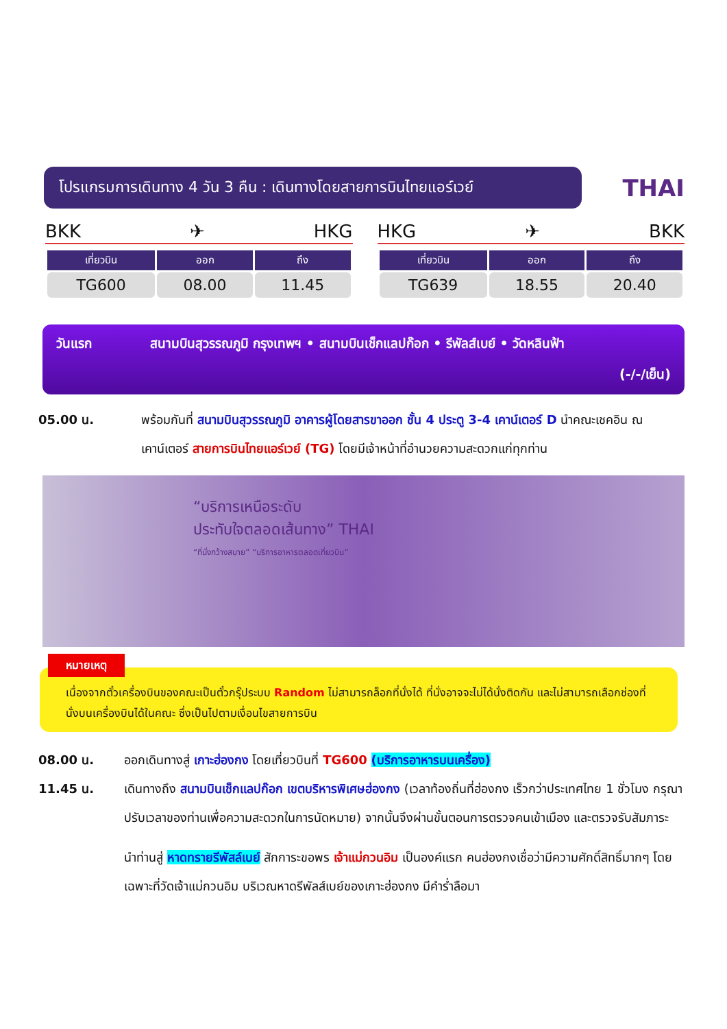โปรแกรมการเดินทาง 4 วัน 3 คืน : เดินทางโดยสายการบินไทยแอร์เวย์
THAI
BKK ✈ HKG
| เที่ยวบิน | ออก | ถึง |
| --- | --- | --- |
| TG600 | 08.00 | 11.45 |
HKG ✈ BKK
| เที่ยวบิน | ออก | ถึง |
| --- | --- | --- |
| TG639 | 18.55 | 20.40 |
วันแรก สนามบินสุวรรณภูมิ กรุงเทพฯ • สนามบินเช็กแลปก๊อก • รีพัลส์เบย์ • วัดหลินฟ้า
(-/-/เย็น)
05.00 น. พร้อมกันที่ สนามบินสุวรรณภูมิ อาคารผู้โดยสารขาออก ชั้น 4 ประตู 3-4 เคาน์เตอร์ D นำคณะเชคอิน ณ เคาน์เตอร์ สายการบินไทยแอร์เวย์ (TG) โดยมีเจ้าหน้าที่อำนวยความสะดวกแก่ทุกท่าน
“บริการเหนือระดับ
ประทับใจตลอดเส้นทาง” THAI
“ที่นั่งกว้างสบาย” “บริการอาหารตลอดเที่ยวบิน”
หมายเหตุ
เนื่องจากตั๋วเครื่องบินของคณะเป็นตั๋วกรุ๊ประบบ Random ไม่สามารถล็อกที่นั่งได้ ที่นั่งอาจจะไม่ได้นั่งติดกัน และไม่สามารถเลือกช่องที่นั่งบนเครื่องบินได้ในคณะ ซึ่งเป็นไปตามเงื่อนไขสายการบิน
08.00 น. ออกเดินทางสู่ เกาะฮ่องกง โดยเที่ยวบินที่ TG600 (บริการอาหารบนเครื่อง)
11.45 น. เดินทางถึง สนามบินเช็กแลปก๊อก เขตบริหารพิเศษฮ่องกง (เวลาท้องถิ่นที่ฮ่องกง เร็วกว่าประเทศไทย 1 ชั่วโมง กรุณาปรับเวลาของท่านเพื่อความสะดวกในการนัดหมาย) จากนั้นจึงผ่านขั้นตอนการตรวจคนเข้าเมือง และตรวจรับสัมภาระ
นำท่านสู่ หาดทรายรีพัสล์เบย์ สักการะขอพร เจ้าแม่กวนอิม เป็นองค์แรก คนฮ่องกงเชื่อว่ามีความศักดิ์สิทธิ์มากๆ โดยเฉพาะที่วัดเจ้าแม่กวนอิม บริเวณหาดรีพัลส์เบย์ของเกาะฮ่องกง มีคำร่ำลือมา